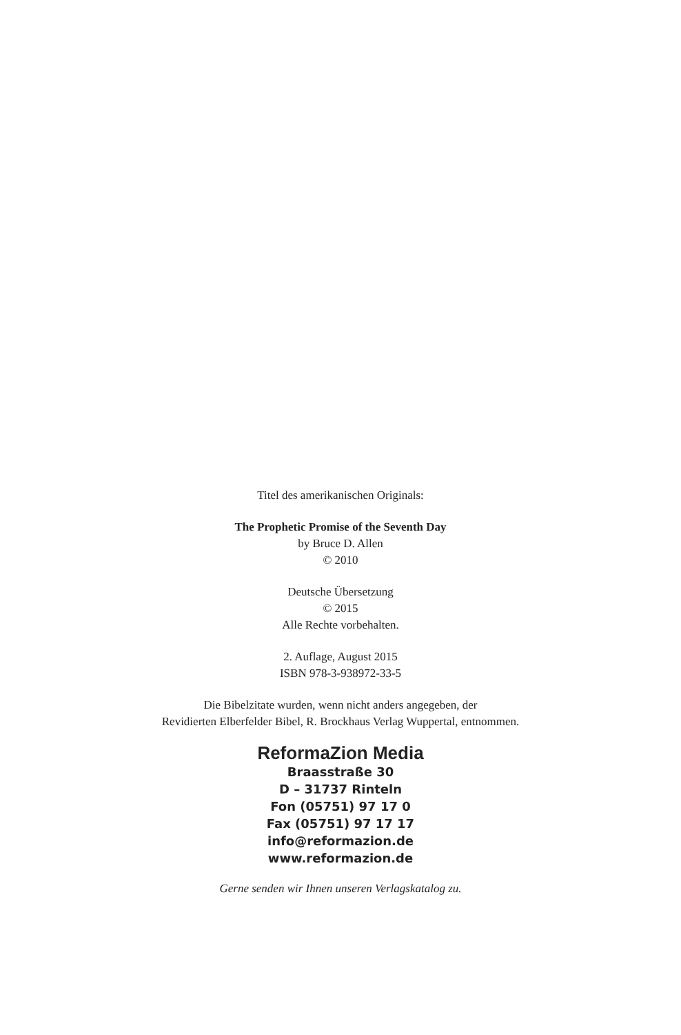Titel des amerikanischen Originals:
The Prophetic Promise of the Seventh Day
by Bruce D. Allen
© 2010
Deutsche Übersetzung
© 2015
Alle Rechte vorbehalten.
2. Auflage, August 2015
ISBN 978-3-938972-33-5
Die Bibelzitate wurden, wenn nicht anders angegeben, der
Revidierten Elberfelder Bibel, R. Brockhaus Verlag Wuppertal, entnommen.
ReformaZion Media
Braasstraße 30
D – 31737 Rinteln
Fon (05751) 97 17 0
Fax (05751) 97 17 17
info@reformazion.de
www.reformazion.de
Gerne senden wir Ihnen unseren Verlagskatalog zu.